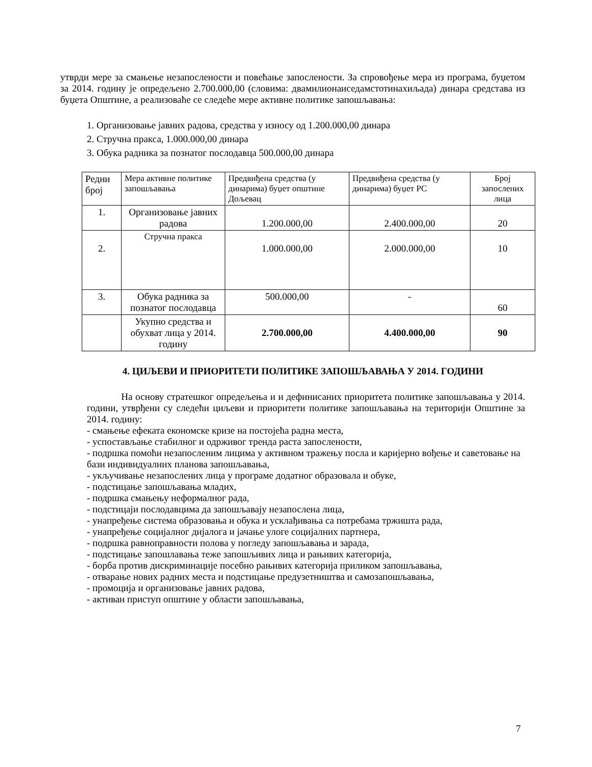утврди мере за смањење незапослености и повећање запослености. За спровођење мера из програма, буџетом за 2014. годину је опредељено 2.700.000,00 (словима: двамилионаиседамстотинахиљада) динара средстава из буџета Општине, а реализоваће се следеће мере активне политике запошљавања:
1. Организовање јавних радова, средства у износу од 1.200.000,00 динара
2. Стручна пракса, 1.000.000,00 динара
3. Обука радника за познатог послодавца 500.000,00 динара
| Редни број | Мера активне политике запошљавања | Предвиђена средства (у динарима) буџет општине Дољевац | Предвиђена средства (у динарима) буџет РС | Број запослених лица |
| 1. | Организовање јавних радова | 1.200.000,00 | 2.400.000,00 | 20 |
| 2. | Стручна пракса | 1.000.000,00 | 2.000.000,00 | 10 |
| 3. | Обука радника за познатог послодавца | 500.000,00 | - | 60 |
| | Укупно средства и обухват лица у 2014. годину | 2.700.000,00 | 4.400.000,00 | 90 |
4. ЦИЉЕВИ И ПРИОРИТЕТИ ПОЛИТИКЕ ЗАПОШЉАВАЊА У 2014. ГОДИНИ
На основу стратешког опредељења и и дефинисаних приоритета политике запошљавања у 2014. години, утврђени су следећи циљеви и приоритети политике запошљавања на територији Општине за 2014. годину:
- смањење ефеката економске кризе на постојећа радна места,
- успостављање стабилног и одрживог тренда раста запослености,
- подршка помоћи незапосленим лицима у активном тражењу посла и каријерно вођење и саветовање на бази индивидуалних планова запошљавања,
- укључивање незапослених лица у програме додатног образовала и обуке,
- подстицање запошљавања младих,
- подршка смањењу неформалног рада,
- подстицаји послодавцима да запошљавају незапослена лица,
- унапређење система образовања и обука и усклађивања са потребама тржишта рада,
- унапређење социјалног дијалога и јачање улоге социјалних партнера,
- подршка равноправности полова у погледу запошљавања и зарада,
- подстицање запошлавања теже запошљивих лица и рањивих категорија,
- борба против дискриминације посебно рањивих категорија приликом запошљавања,
- отварање нових радних места и подстицање предузетништва и самозапошљавања,
- промоција и организовање јавних радова,
- активан приступ општине у области запошљавања,
7